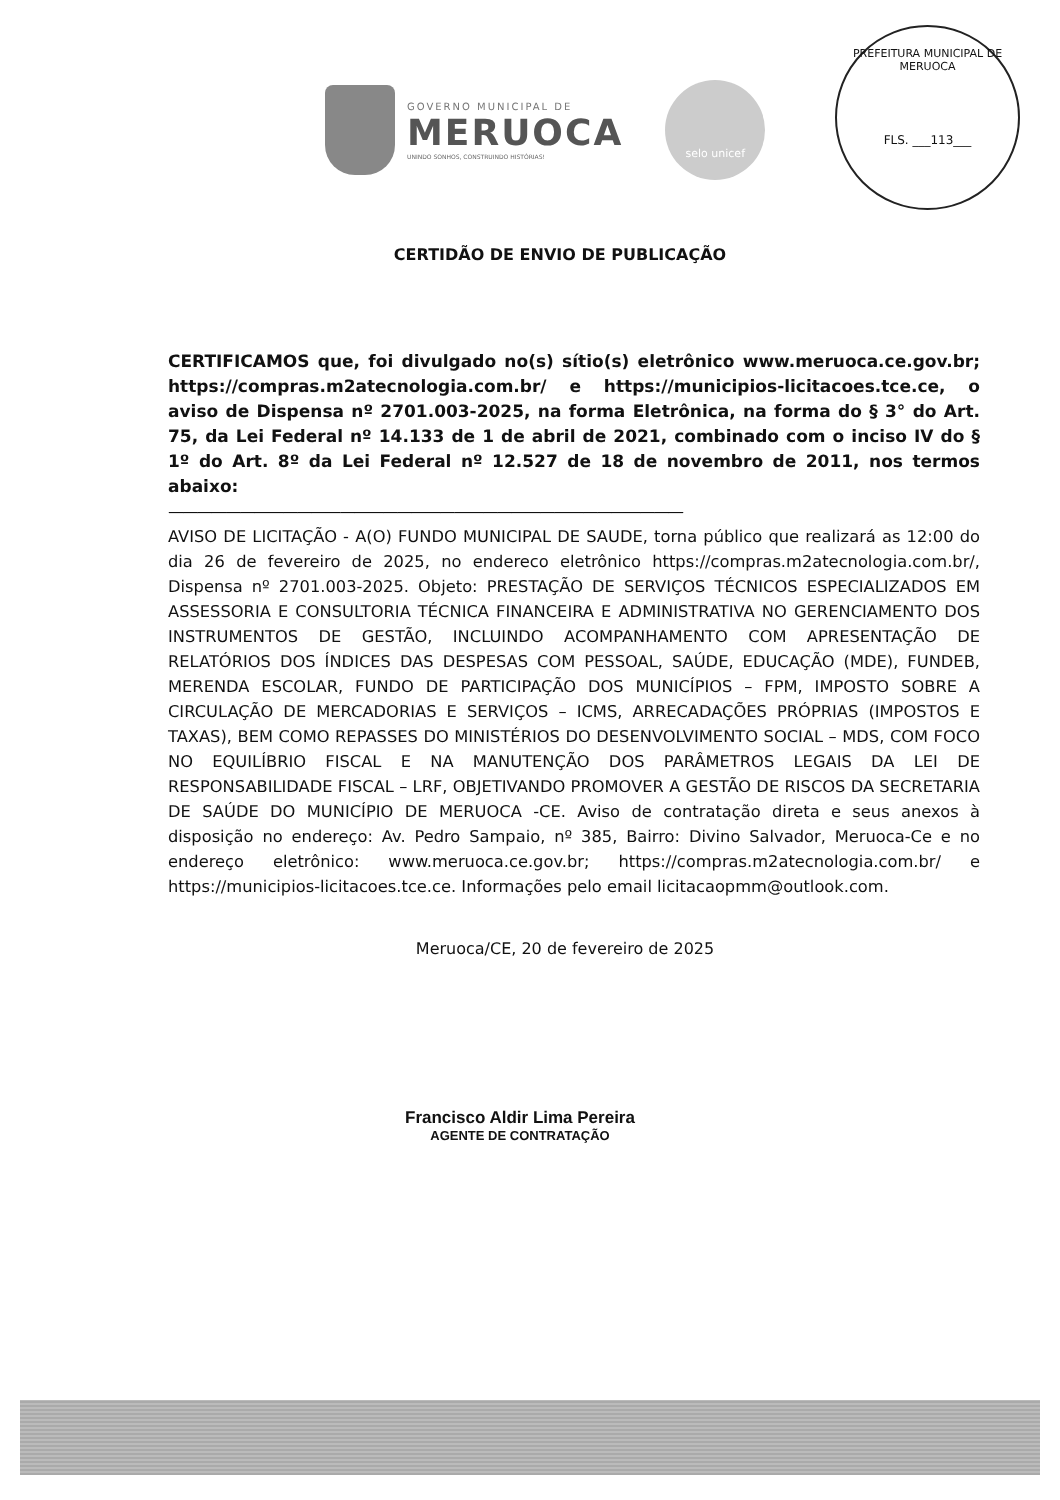GOVERNO MUNICIPAL DE
MERUOCA
UNINDO SONHOS, CONSTRUINDO HISTÓRIAS!
selo unicef
PREFEITURA MUNICIPAL DE MERUOCA
FLS. ___113___
CERTIDÃO DE ENVIO DE PUBLICAÇÃO
CERTIFICAMOS que, foi divulgado no(s) sítio(s) eletrônico www.meruoca.ce.gov.br; https://compras.m2atecnologia.com.br/ e https://municipios-licitacoes.tce.ce, o aviso de Dispensa nº 2701.003-2025, na forma Eletrônica, na forma do § 3° do Art. 75, da Lei Federal nº 14.133 de 1 de abril de 2021, combinado com o inciso IV do § 1º do Art. 8º da Lei Federal nº 12.527 de 18 de novembro de 2011, nos termos abaixo:
————————————————————————————————————
AVISO DE LICITAÇÃO - A(O) FUNDO MUNICIPAL DE SAUDE, torna público que realizará as 12:00 do dia 26 de fevereiro de 2025, no endereco eletrônico https://compras.m2atecnologia.com.br/, Dispensa nº 2701.003-2025. Objeto: PRESTAÇÃO DE SERVIÇOS TÉCNICOS ESPECIALIZADOS EM ASSESSORIA E CONSULTORIA TÉCNICA FINANCEIRA E ADMINISTRATIVA NO GERENCIAMENTO DOS INSTRUMENTOS DE GESTÃO, INCLUINDO ACOMPANHAMENTO COM APRESENTAÇÃO DE RELATÓRIOS DOS ÍNDICES DAS DESPESAS COM PESSOAL, SAÚDE, EDUCAÇÃO (MDE), FUNDEB, MERENDA ESCOLAR, FUNDO DE PARTICIPAÇÃO DOS MUNICÍPIOS – FPM, IMPOSTO SOBRE A CIRCULAÇÃO DE MERCADORIAS E SERVIÇOS – ICMS, ARRECADAÇÕES PRÓPRIAS (IMPOSTOS E TAXAS), BEM COMO REPASSES DO MINISTÉRIOS DO DESENVOLVIMENTO SOCIAL – MDS, COM FOCO NO EQUILÍBRIO FISCAL E NA MANUTENÇÃO DOS PARÂMETROS LEGAIS DA LEI DE RESPONSABILIDADE FISCAL – LRF, OBJETIVANDO PROMOVER A GESTÃO DE RISCOS DA SECRETARIA DE SAÚDE DO MUNICÍPIO DE MERUOCA -CE. Aviso de contratação direta e seus anexos à disposição no endereço: Av. Pedro Sampaio, nº 385, Bairro: Divino Salvador, Meruoca-Ce e no endereço eletrônico: www.meruoca.ce.gov.br; https://compras.m2atecnologia.com.br/ e https://municipios-licitacoes.tce.ce. Informações pelo email licitacaopmm@outlook.com.
Meruoca/CE, 20 de fevereiro de 2025
Francisco Aldir Lima Pereira
AGENTE DE CONTRATAÇÃO